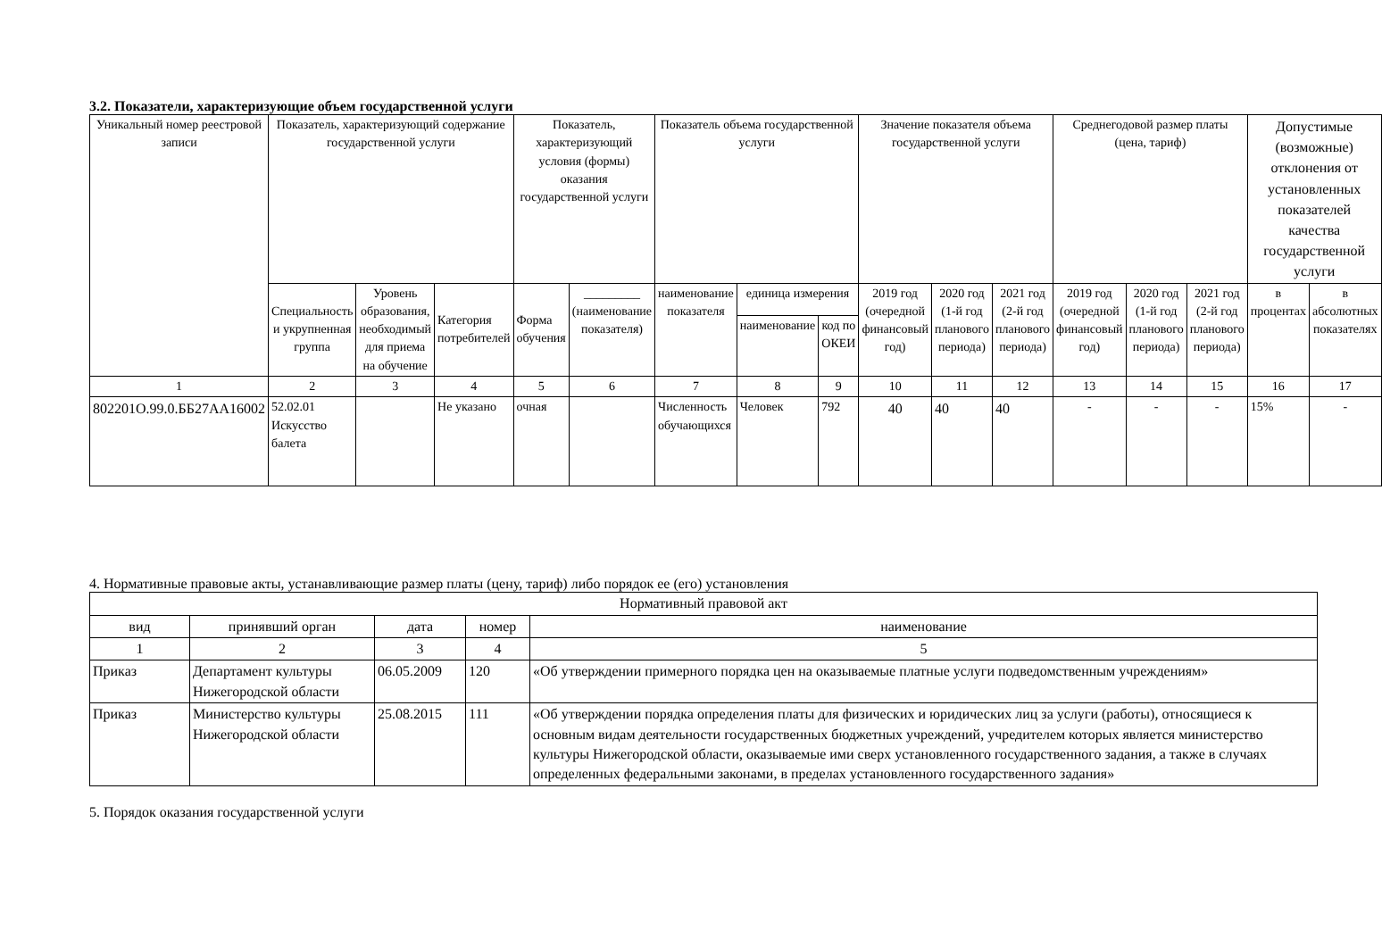3.2. Показатели, характеризующие объем государственной услуги
| Уникальный номер реестровой записи | Показатель, характеризующий содержание государственной услуги | | | Показатель, характеризующий условия (формы) оказания государственной услуги | | Показатель объема государственной услуги | | | Значение показателя объема государственной услуги | | | Среднегодовой размер платы (цена, тариф) | | | Допустимые (возможные) отклонения от установленных показателей качества государственной услуги | |
| --- | --- | --- | --- | --- | --- | --- | --- | --- | --- | --- | --- | --- | --- | --- | --- | --- |
| | Специальность и укрупненная группа | Уровень образования, необходимый для приема на обучение | Категория потребителей | Форма обучения | _________ (наименование показателя) | наименование показателя | единица измерения | | 2019 год (очередной финансовый год) | 2020 год (1-й год планового периода) | 2021 год (2-й год планового периода) | 2019 год (очередной финансовый год) | 2020 год (1-й год планового периода) | 2021 год (2-й год планового периода) | в процентах | в абсолютных показателях |
| | | | | | | | наименование | код по ОКЕИ | | | | | | | | |
| 1 | 2 | 3 | 4 | 5 | 6 | 7 | 8 | 9 | 10 | 11 | 12 | 13 | 14 | 15 | 16 | 17 |
| 802201О.99.0.ББ27АА16002 | 52.02.01 Искусство балета | | Не указано | очная | | Численность обучающихся | Человек | 792 | 40 | 40 | 40 | - | - | - | 15% | - |
4. Нормативные правовые акты, устанавливающие размер платы (цену, тариф) либо порядок ее (его) установления
| Нормативный правовой акт | | | | |
| --- | --- | --- | --- | --- |
| вид | принявший орган | дата | номер | наименование |
| 1 | 2 | 3 | 4 | 5 |
| Приказ | Департамент культуры Нижегородской области | 06.05.2009 | 120 | «Об утверждении примерного порядка цен на оказываемые платные услуги подведомственным учреждениям» |
| Приказ | Министерство культуры Нижегородской области | 25.08.2015 | 111 | «Об утверждении порядка определения платы для физических и юридических лиц за услуги (работы), относящиеся к основным видам деятельности государственных бюджетных учреждений, учредителем которых является министерство культуры Нижегородской области, оказываемые ими сверх установленного государственного задания, а также в случаях определенных федеральными законами, в пределах установленного государственного задания» |
5. Порядок оказания государственной услуги